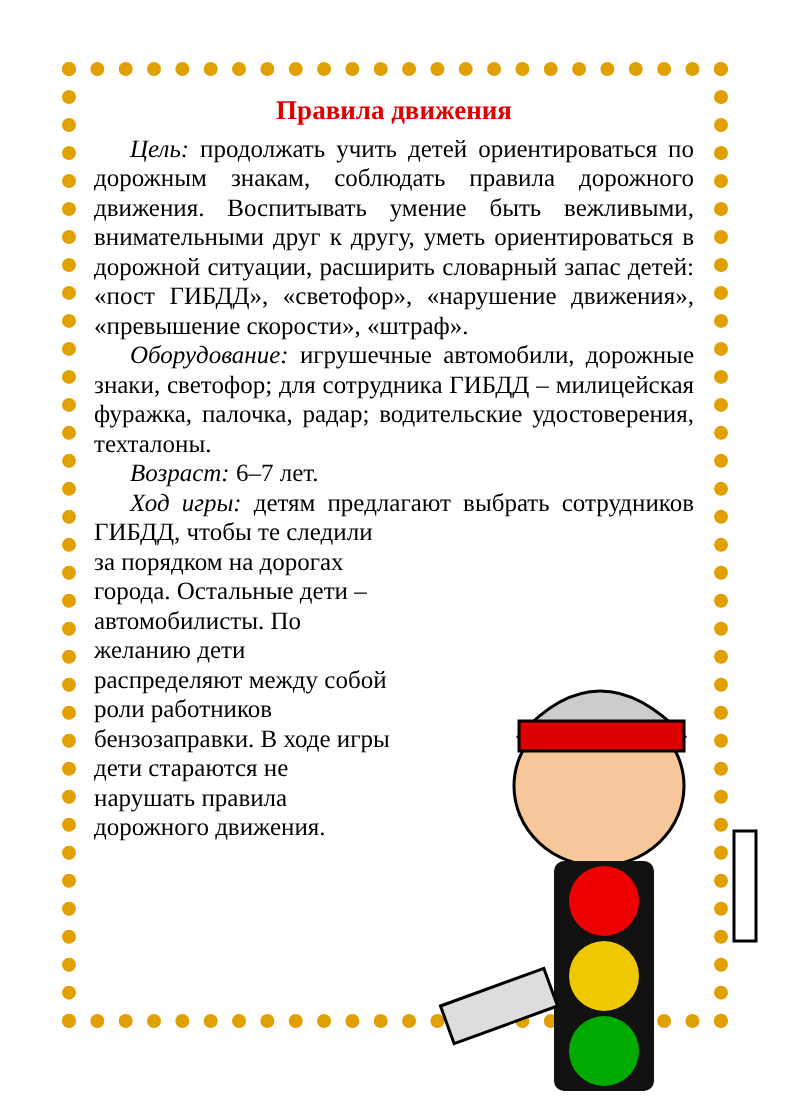Правила движения
Цель: продолжать учить детей ориентироваться по дорожным знакам, соблюдать правила дорожного движения. Воспитывать умение быть вежливыми, внимательными друг к другу, уметь ориентироваться в дорожной ситуации, расширить словарный запас детей: «пост ГИБДД», «светофор», «нарушение движения», «превышение скорости», «штраф».
Оборудование: игрушечные автомобили, дорожные знаки, светофор; для сотрудника ГИБДД – милицейская фуражка, палочка, радар; водительские удостоверения, техталоны.
Возраст: 6–7 лет.
Ход игры: детям предлагают выбрать сотрудников ГИБДД, чтобы те следили
за порядком на дорогах города. Остальные дети – автомобилисты. По желанию дети распределяют между собой роли работников бензозаправки. В ходе игры дети стараются не нарушать правила дорожного движения.